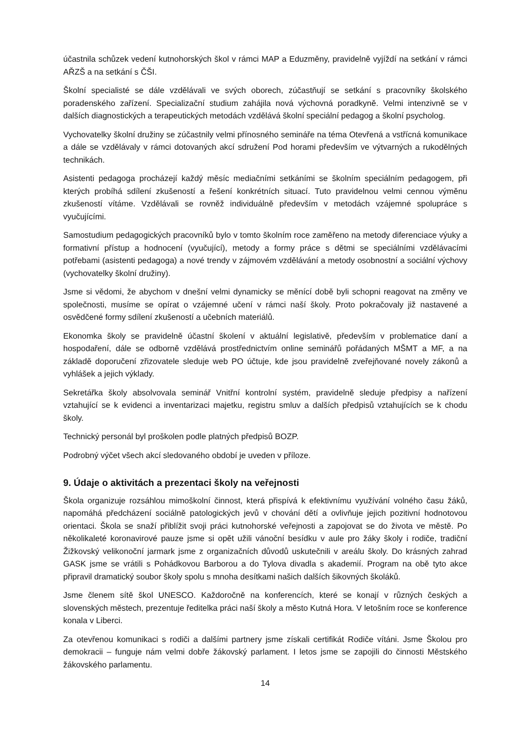účastnila schůzek vedení kutnohorských škol v rámci MAP a Eduzměny, pravidelně vyjíždí na setkání v rámci AŘZŠ a na setkání s ČŠI.
Školní specialisté se dále vzdělávali ve svých oborech, zúčastňují se setkání s pracovníky školského poradenského zařízení. Specializační studium zahájila nová výchovná poradkyně. Velmi intenzivně se v dalších diagnostických a terapeutických metodách vzdělává školní speciální pedagog a školní psycholog.
Vychovatelky školní družiny se zúčastnily velmi přínosného semináře na téma Otevřená a vstřícná komunikace a dále se vzdělávaly v rámci dotovaných akcí sdružení Pod horami především ve výtvarných a rukodělných technikách.
Asistenti pedagoga procházejí každý měsíc mediačními setkáními se školním speciálním pedagogem, při kterých probíhá sdílení zkušeností a řešení konkrétních situací. Tuto pravidelnou velmi cennou výměnu zkušeností vítáme. Vzdělávali se rovněž individuálně především v metodách vzájemné spolupráce s vyučujícími.
Samostudium pedagogických pracovníků bylo v tomto školním roce zaměřeno na metody diferenciace výuky a formativní přístup a hodnocení (vyučující), metody a formy práce s dětmi se speciálními vzdělávacími potřebami (asistenti pedagoga) a nové trendy v zájmovém vzdělávání a metody osobnostní a sociální výchovy (vychovatelky školní družiny).
Jsme si vědomi, že abychom v dnešní velmi dynamicky se měnící době byli schopni reagovat na změny ve společnosti, musíme se opírat o vzájemné učení v rámci naší školy. Proto pokračovaly již nastavené a osvědčené formy sdílení zkušeností a učebních materiálů.
Ekonomka školy se pravidelně účastní školení v aktuální legislativě, především v problematice daní a hospodaření, dále se odborně vzdělává prostřednictvím online seminářů pořádaných MŠMT a MF, a na základě doporučení zřizovatele sleduje web PO účtuje, kde jsou pravidelně zveřejňované novely zákonů a vyhlášek a jejich výklady.
Sekretářka školy absolvovala seminář Vnitřní kontrolní systém, pravidelně sleduje předpisy a nařízení vztahující se k evidenci a inventarizaci majetku, registru smluv a dalších předpisů vztahujících se k chodu školy.
Technický personál byl proškolen podle platných předpisů BOZP.
Podrobný výčet všech akcí sledovaného období je uveden v příloze.
9. Údaje o aktivitách a prezentaci školy na veřejnosti
Škola organizuje rozsáhlou mimoškolní činnost, která přispívá k efektivnímu využívání volného času žáků, napomáhá předcházení sociálně patologických jevů v chování dětí a ovlivňuje jejich pozitivní hodnotovou orientaci. Škola se snaží přiblížit svoji práci kutnohorské veřejnosti a zapojovat se do života ve městě. Po několikaleté koronavirové pauze jsme si opět užili vánoční besídku v aule pro žáky školy i rodiče, tradiční Žižkovský velikonoční jarmark jsme z organizačních důvodů uskutečnili v areálu školy. Do krásných zahrad GASK jsme se vrátili s Pohádkovou Barborou a do Tylova divadla s akademií. Program na obě tyto akce připravil dramatický soubor školy spolu s mnoha desítkami našich dalších šikovných školáků.
Jsme členem sítě škol UNESCO. Každoročně na konferencích, které se konají v různých českých a slovenských městech, prezentuje ředitelka práci naší školy a město Kutná Hora. V letošním roce se konference konala v Liberci.
Za otevřenou komunikaci s rodiči a dalšími partnery jsme získali certifikát Rodiče vítáni. Jsme Školou pro demokracii – funguje nám velmi dobře žákovský parlament. I letos jsme se zapojili do činnosti Městského žákovského parlamentu.
14